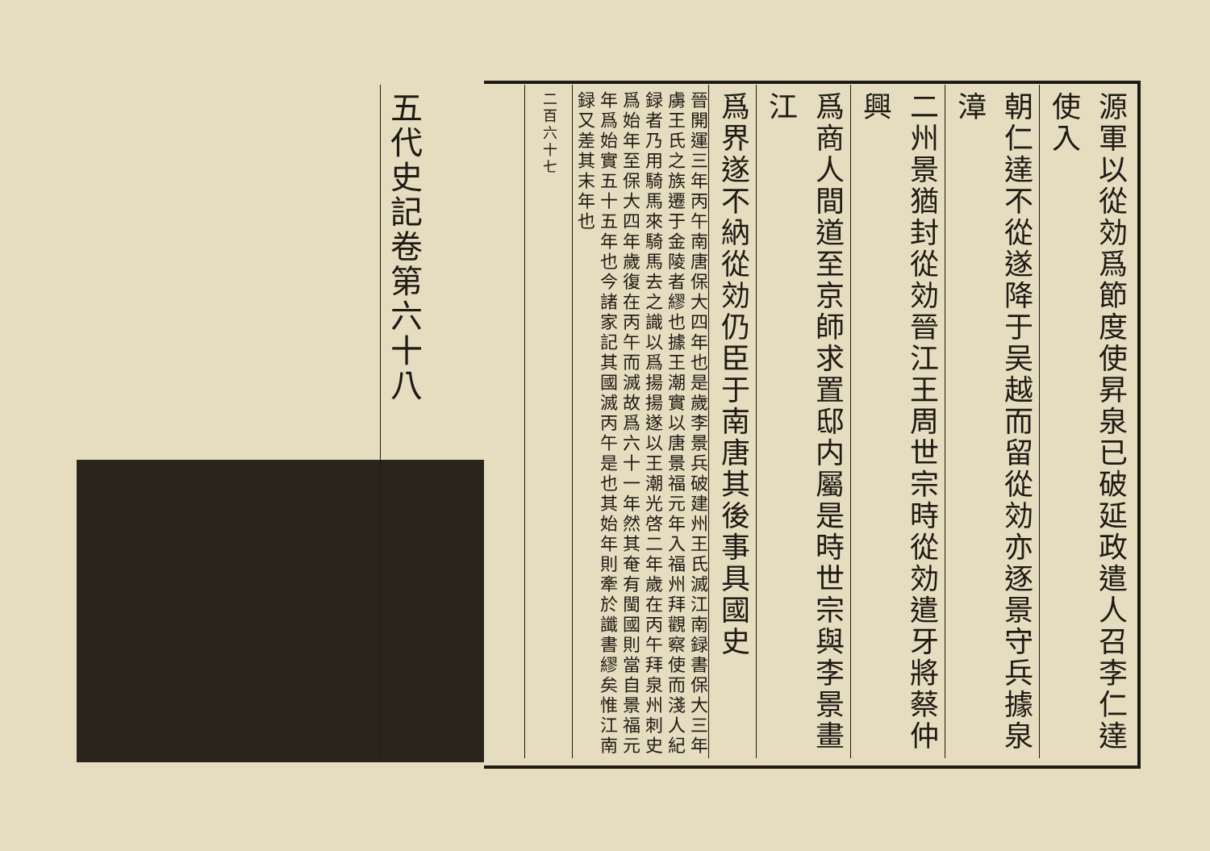源軍以從効爲節度使昇泉已破延政遣人召李仁達使入
朝仁達不從遂降于吴越而留從効亦逐景守兵據泉漳
二州景猶封從効晉江王周世宗時從効遣牙將蔡仲興
爲商人間道至京師求置邸内屬是時世宗與李景畫江
爲界遂不納從効仍臣于南唐其後事具國史
晉開運三年丙午南唐保大四年也是歲李景兵破建州王氏滅江南録書保大三年虜王氏之族遷于金陵者繆也據王潮實以唐景福元年入福州拜觀察使而淺人紀録者乃用騎馬來騎馬去之識以爲揚揚遂以王潮光啓二年歲在丙午拜泉州刺史爲始年至保大四年歲復在丙午而滅故爲六十一年然其奄有閩國則當自景福元年爲始實五十五年也今諸家記其國滅丙午是也其始年則牽於讖書繆矣惟江南録又差其末年也
二百六十七
五代史記卷第六十八